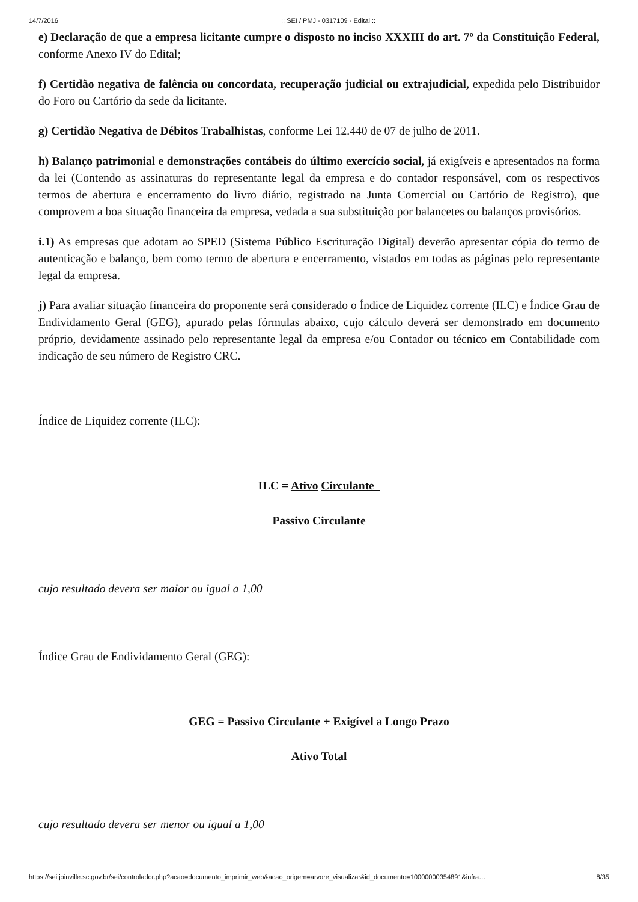14/7/2016:: SEI / PMJ - 0317109 - Edital ::
e) Declaração de que a empresa licitante cumpre o disposto no inciso XXXIII do art. 7º da Constituição Federal, conforme Anexo IV do Edital;
f) Certidão negativa de falência ou concordata, recuperação judicial ou extrajudicial, expedida pelo Distribuidor do Foro ou Cartório da sede da licitante.
g) Certidão Negativa de Débitos Trabalhistas, conforme Lei 12.440 de 07 de julho de 2011.
h) Balanço patrimonial e demonstrações contábeis do último exercício social, já exigíveis e apresentados na forma da lei (Contendo as assinaturas do representante legal da empresa e do contador responsável, com os respectivos termos de abertura e encerramento do livro diário, registrado na Junta Comercial ou Cartório de Registro), que comprovem a boa situação financeira da empresa, vedada a sua substituição por balancetes ou balanços provisórios.
i.1) As empresas que adotam ao SPED (Sistema Público Escrituração Digital) deverão apresentar cópia do termo de autenticação e balanço, bem como termo de abertura e encerramento, vistados em todas as páginas pelo representante legal da empresa.
j) Para avaliar situação financeira do proponente será considerado o Índice de Liquidez corrente (ILC) e Índice Grau de Endividamento Geral (GEG), apurado pelas fórmulas abaixo, cujo cálculo deverá ser demonstrado em documento próprio, devidamente assinado pelo representante legal da empresa e/ou Contador ou técnico em Contabilidade com indicação de seu número de Registro CRC.
Índice de Liquidez corrente (ILC):
ILC = Ativo Circulante_
Passivo Circulante
cujo resultado devera ser maior ou igual a 1,00
Índice Grau de Endividamento Geral (GEG):
GEG = Passivo Circulante + Exigível a Longo Prazo
Ativo Total
cujo resultado devera ser menor ou igual a 1,00
https://sei.joinville.sc.gov.br/sei/controlador.php?acao=documento_imprimir_web&acao_origem=arvore_visualizar&id_documento=10000000354891&infra… 8/35